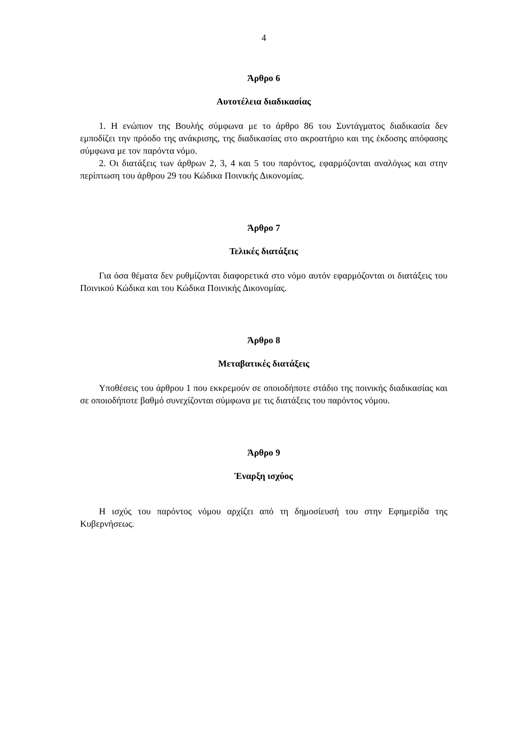4
Άρθρο 6
Αυτοτέλεια διαδικασίας
1. Η ενώπιον της Βουλής σύμφωνα με το άρθρο 86 του Συντάγματος διαδικασία δεν εμποδίζει την πρόοδο της ανάκρισης, της διαδικασίας στο ακροατήριο και της έκδοσης απόφασης σύμφωνα με τον παρόντα νόμο.
2. Οι διατάξεις των άρθρων 2, 3, 4 και 5 του παρόντος, εφαρμόζονται αναλόγως και στην περίπτωση του άρθρου 29 του Κώδικα Ποινικής Δικονομίας.
Άρθρο 7
Τελικές διατάξεις
Για όσα θέματα δεν ρυθμίζονται διαφορετικά στο νόμο αυτόν εφαρμόζονται οι διατάξεις του Ποινικού Κώδικα και του Κώδικα Ποινικής Δικονομίας.
Άρθρο 8
Μεταβατικές διατάξεις
Υποθέσεις του άρθρου 1 που εκκρεμούν σε οποιοδήποτε στάδιο της ποινικής διαδικασίας και σε οποιοδήποτε βαθμό συνεχίζονται σύμφωνα με τις διατάξεις του παρόντος νόμου.
Άρθρο 9
Έναρξη ισχύος
Η ισχύς του παρόντος νόμου αρχίζει από τη δημοσίευσή του στην Εφημερίδα της Κυβερνήσεως.